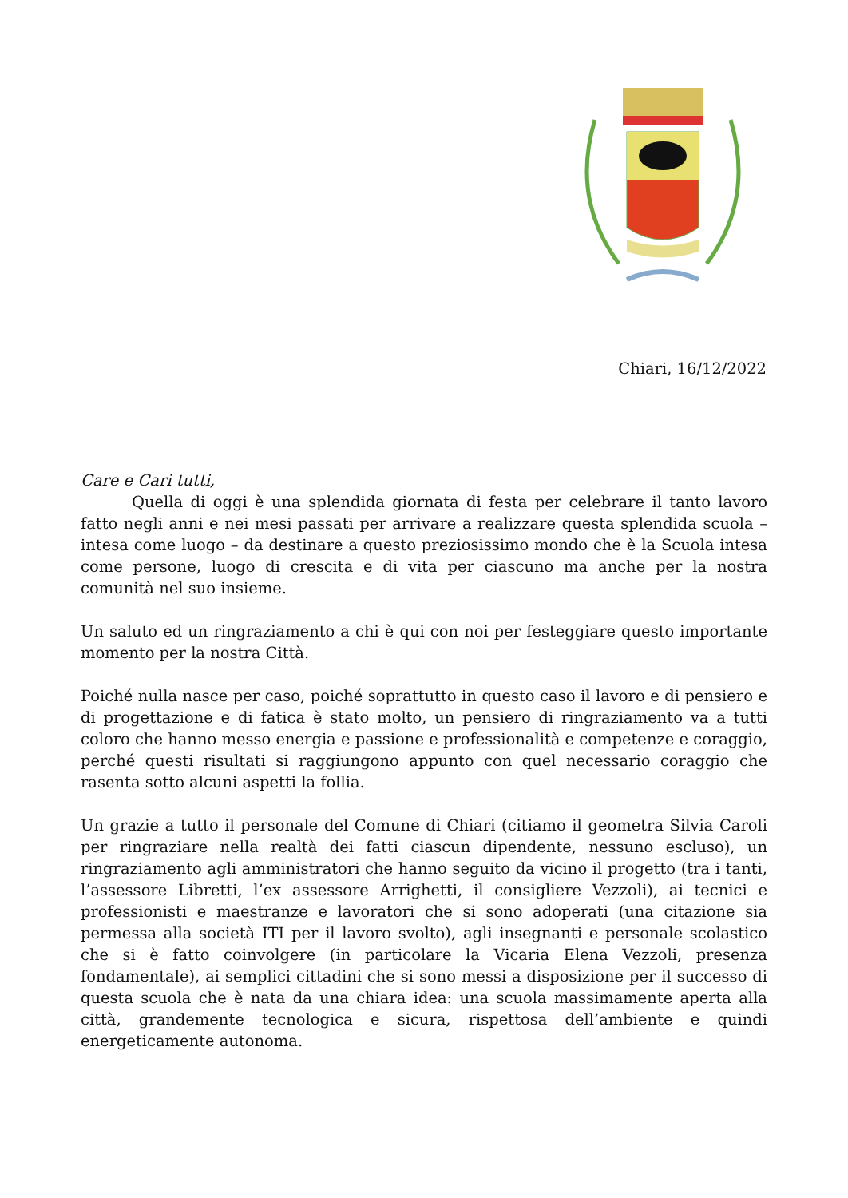Chiari, 16/12/2022
Care e Cari tutti,
Quella di oggi è una splendida giornata di festa per celebrare il tanto lavoro fatto negli anni e nei mesi passati per arrivare a realizzare questa splendida scuola – intesa come luogo – da destinare a questo preziosissimo mondo che è la Scuola intesa come persone, luogo di crescita e di vita per ciascuno ma anche per la nostra comunità nel suo insieme.
Un saluto ed un ringraziamento a chi è qui con noi per festeggiare questo importante momento per la nostra Città.
Poiché nulla nasce per caso, poiché soprattutto in questo caso il lavoro e di pensiero e di progettazione e di fatica è stato molto, un pensiero di ringraziamento va a tutti coloro che hanno messo energia e passione e professionalità e competenze e coraggio, perché questi risultati si raggiungono appunto con quel necessario coraggio che rasenta sotto alcuni aspetti la follia.
Un grazie a tutto il personale del Comune di Chiari (citiamo il geometra Silvia Caroli per ringraziare nella realtà dei fatti ciascun dipendente, nessuno escluso), un ringraziamento agli amministratori che hanno seguito da vicino il progetto (tra i tanti, l’assessore Libretti, l’ex assessore Arrighetti, il consigliere Vezzoli), ai tecnici e professionisti e maestranze e lavoratori che si sono adoperati (una citazione sia permessa alla società ITI per il lavoro svolto), agli insegnanti e personale scolastico che si è fatto coinvolgere (in particolare la Vicaria Elena Vezzoli, presenza fondamentale), ai semplici cittadini che si sono messi a disposizione per il successo di questa scuola che è nata da una chiara idea: una scuola massimamente aperta alla città, grandemente tecnologica e sicura, rispettosa dell’ambiente e quindi energeticamente autonoma.